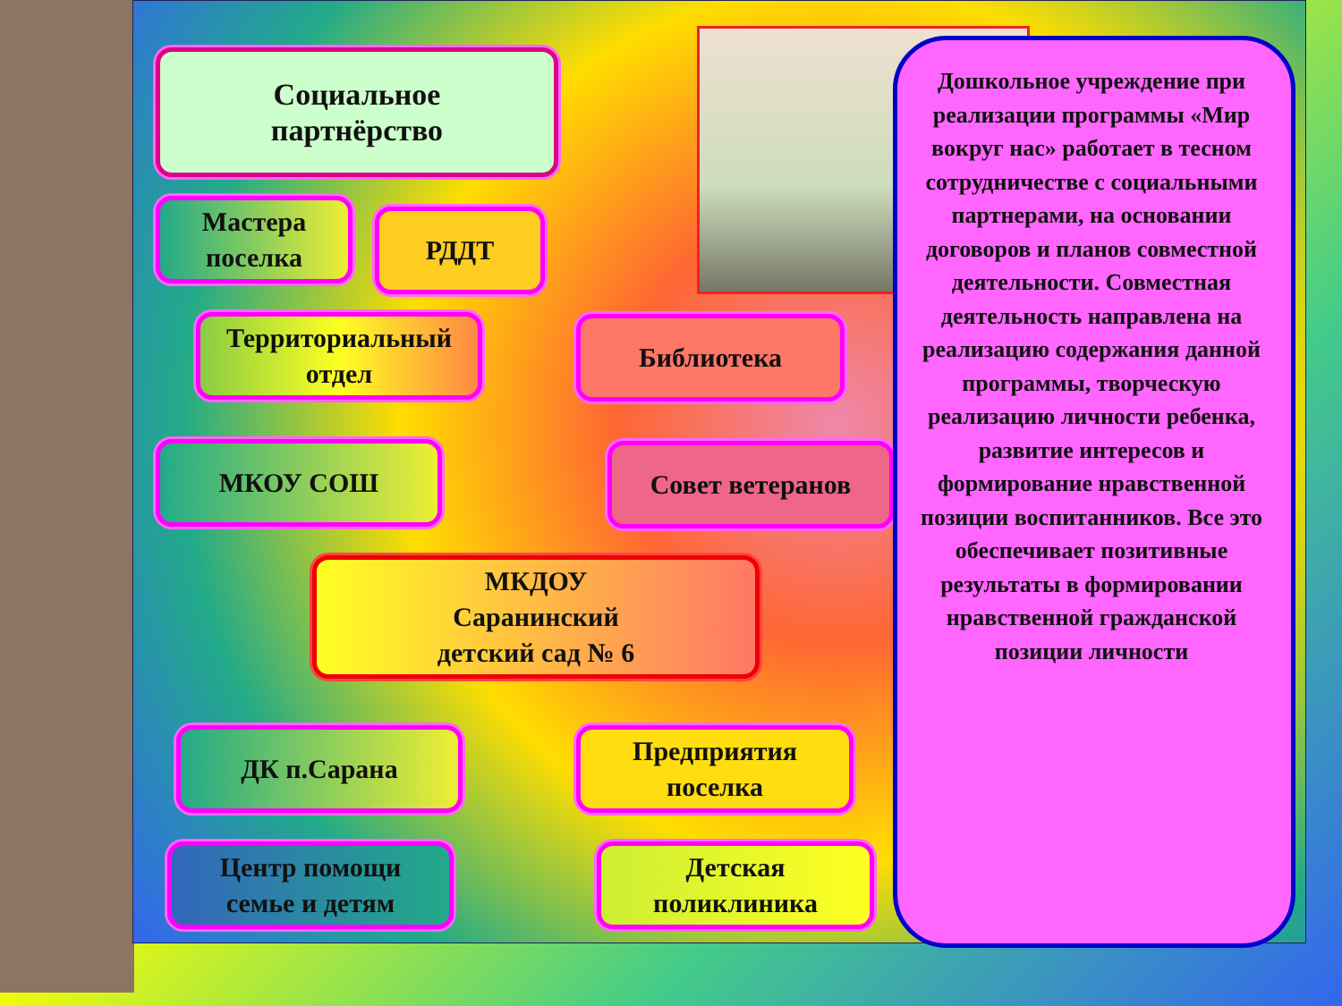Социальное
партнёрство
Мастера
поселка
РДДТ
Территориальный
отдел
Библиотека
МКОУ СОШ Совет ветеранов
МКДОУ
Саранинский
детский сад № 6
ДК п.Сарана
Предприятия
поселка
Центр помощи
семье и детям
Детская
поликлиника
Дошкольное учреждение при реализации программы «Мир вокруг нас» работает в тесном сотрудничестве с социальными партнерами, на основании договоров и планов совместной деятельности. Совместная деятельность направлена на реализацию содержания данной программы, творческую реализацию личности ребенка, развитие интересов и формирование нравственной позиции воспитанников. Все это обеспечивает позитивные результаты в формировании нравственной гражданской позиции личности